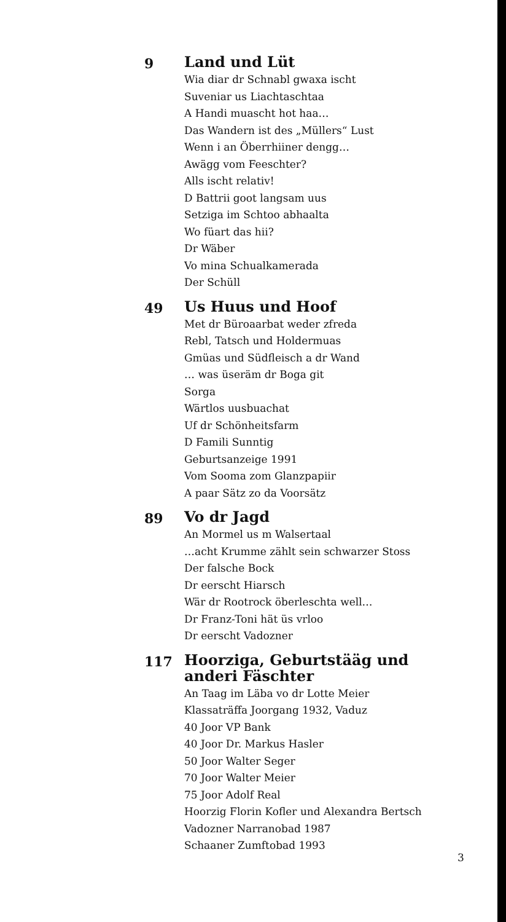9
Land und Lüt
Wia diar dr Schnabl gwaxa ischt
Suveniar us Liachtaschtaa
A Handi muascht hot haa…
Das Wandern ist des „Müllers“ Lust
Wenn i an Öberrhiiner dengg…
Awägg vom Feeschter?
Alls ischt relativ!
D Battrii goot langsam uus
Setziga im Schtoo abhaalta
Wo füart das hii?
Dr Wäber
Vo mina Schualkamerada
Der Schüll
49
Us Huus und Hoof
Met dr Büroaarbat weder zfreda
Rebl, Tatsch und Holdermuas
Gmüas und Südfleisch a dr Wand
… was üseräm dr Boga git
Sorga
Wärtlos uusbuachat
Uf dr Schönheitsfarm
D Famili Sunntig
Geburtsanzeige 1991
Vom Sooma zom Glanzpapiir
A paar Sätz zo da Voorsätz
89
Vo dr Jagd
An Mormel us m Walsertaal
…acht Krumme zählt sein schwarzer Stoss
Der falsche Bock
Dr eerscht Hiarsch
Wär dr Rootrock öberleschta well…
Dr Franz-Toni hät üs vrloo
Dr eerscht Vadozner
117
Hoorziga, Geburtstääg und anderi Fäschter
An Taag im Läba vo dr Lotte Meier
Klassaträffa Joorgang 1932, Vaduz
40 Joor VP Bank
40 Joor Dr. Markus Hasler
50 Joor Walter Seger
70 Joor Walter Meier
75 Joor Adolf Real
Hoorzig Florin Kofler und Alexandra Bertsch
Vadozner Narranobad 1987
Schaaner Zumftobad 1993
3